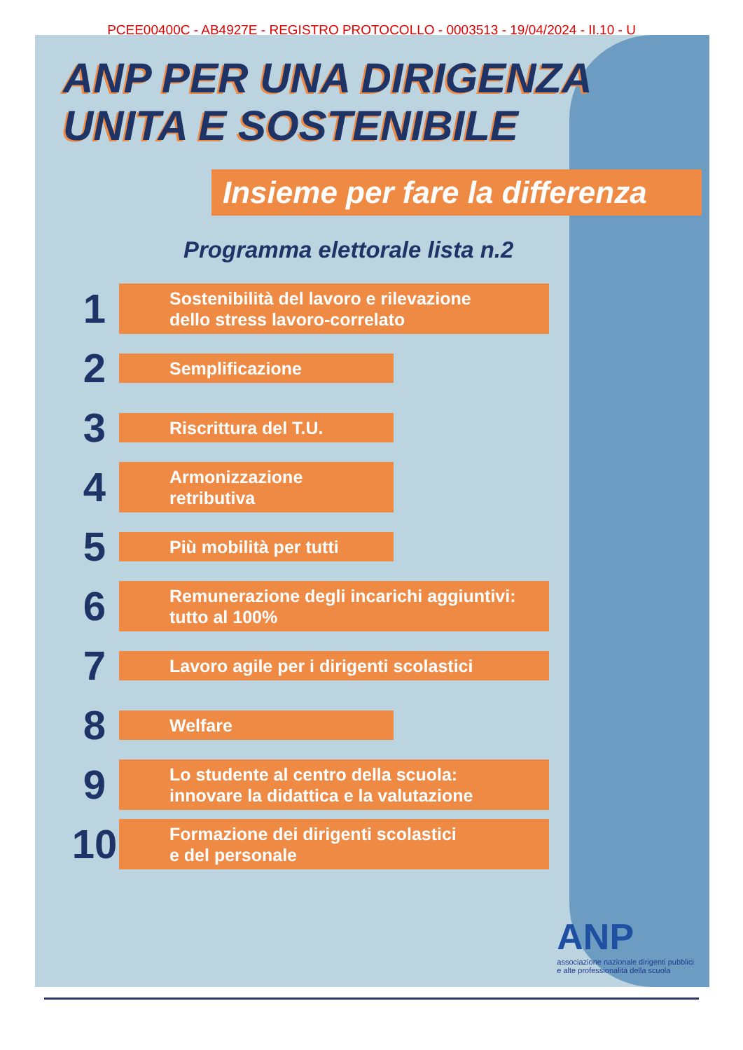PCEE00400C - AB4927E - REGISTRO PROTOCOLLO - 0003513 - 19/04/2024 - II.10 - U
ANP PER UNA DIRIGENZA
UNITA E SOSTENIBILE
Insieme per fare la differenza
Programma elettorale lista n.2
1
Sostenibilità del lavoro e rilevazione
dello stress lavoro-correlato
2
Semplificazione
3
Riscrittura del T.U.
4
Armonizzazione retributiva
5
Più mobilità per tutti
6
Remunerazione degli incarichi aggiuntivi:
tutto al 100%
7
Lavoro agile per i dirigenti scolastici
8
Welfare
9
Lo studente al centro della scuola:
innovare la didattica e la valutazione
10
Formazione dei dirigenti scolastici
e del personale
ANP
associazione nazionale dirigenti pubblici
e alte professionalità della scuola